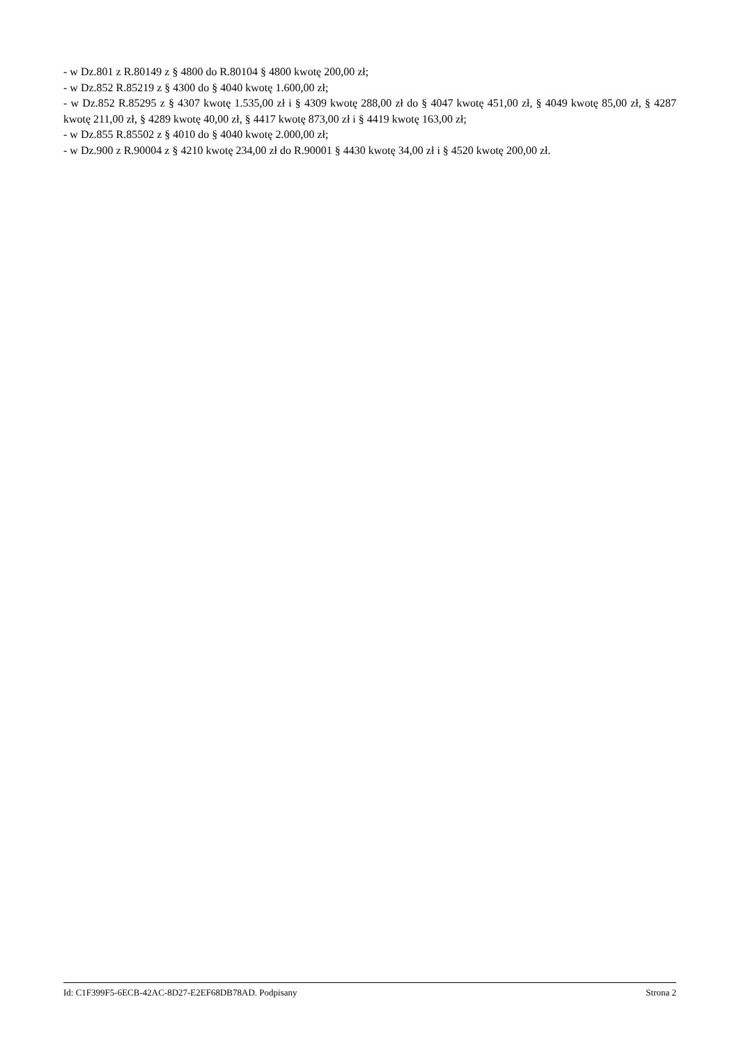- w Dz.801 z R.80149 z § 4800 do R.80104 § 4800 kwotę 200,00 zł;
- w Dz.852 R.85219 z § 4300 do § 4040 kwotę 1.600,00 zł;
- w Dz.852 R.85295 z § 4307 kwotę 1.535,00 zł i § 4309 kwotę 288,00 zł do § 4047 kwotę 451,00 zł, § 4049 kwotę 85,00 zł, § 4287 kwotę 211,00 zł, § 4289 kwotę 40,00 zł, § 4417 kwotę 873,00 zł i § 4419 kwotę 163,00 zł;
- w Dz.855 R.85502 z § 4010 do § 4040 kwotę 2.000,00 zł;
- w Dz.900 z R.90004 z § 4210 kwotę 234,00 zł do R.90001 § 4430 kwotę 34,00 zł i § 4520 kwotę 200,00 zł.
Id: C1F399F5-6ECB-42AC-8D27-E2EF68DB78AD. Podpisany Strona 2